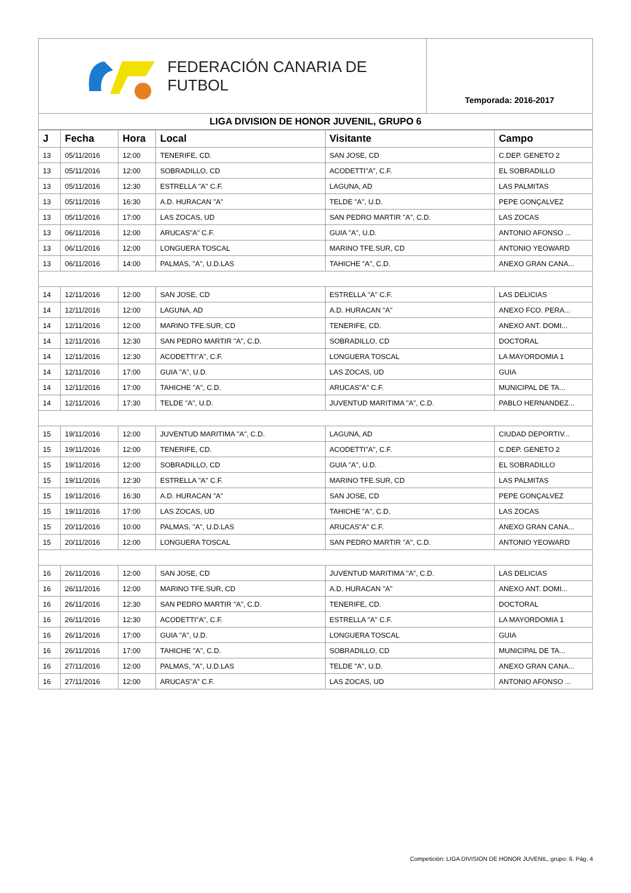FEDERACIÓN CANARIA DE FUTBOL
Temporada: 2016-2017
LIGA DIVISION DE HONOR JUVENIL, GRUPO 6
| J | Fecha | Hora | Local | Visitante | Campo |
| --- | --- | --- | --- | --- | --- |
| 13 | 05/11/2016 | 12:00 | TENERIFE, CD. | SAN JOSE, CD | C.DEP. GENETO 2 |
| 13 | 05/11/2016 | 12:00 | SOBRADILLO, CD | ACODETTI"A", C.F. | EL SOBRADILLO |
| 13 | 05/11/2016 | 12:30 | ESTRELLA "A" C.F. | LAGUNA, AD | LAS PALMITAS |
| 13 | 05/11/2016 | 16:30 | A.D. HURACAN "A" | TELDE "A", U.D. | PEPE GONÇALVEZ |
| 13 | 05/11/2016 | 17:00 | LAS ZOCAS, UD | SAN PEDRO MARTIR "A", C.D. | LAS ZOCAS |
| 13 | 06/11/2016 | 12:00 | ARUCAS"A" C.F. | GUIA "A", U.D. | ANTONIO AFONSO ... |
| 13 | 06/11/2016 | 12:00 | LONGUERA TOSCAL | MARINO TFE.SUR, CD | ANTONIO YEOWARD |
| 13 | 06/11/2016 | 14:00 | PALMAS, "A", U.D.LAS | TAHICHE "A", C.D. | ANEXO GRAN CANA... |
| 14 | 12/11/2016 | 12:00 | SAN JOSE, CD | ESTRELLA "A" C.F. | LAS DELICIAS |
| 14 | 12/11/2016 | 12:00 | LAGUNA, AD | A.D. HURACAN "A" | ANEXO FCO. PERA... |
| 14 | 12/11/2016 | 12:00 | MARINO TFE.SUR, CD | TENERIFE, CD. | ANEXO ANT. DOMI... |
| 14 | 12/11/2016 | 12:30 | SAN PEDRO MARTIR "A", C.D. | SOBRADILLO, CD | DOCTORAL |
| 14 | 12/11/2016 | 12:30 | ACODETTI"A", C.F. | LONGUERA TOSCAL | LA MAYORDOMIA 1 |
| 14 | 12/11/2016 | 17:00 | GUIA "A", U.D. | LAS ZOCAS, UD | GUIA |
| 14 | 12/11/2016 | 17:00 | TAHICHE "A", C.D. | ARUCAS"A" C.F. | MUNICIPAL DE TA... |
| 14 | 12/11/2016 | 17:30 | TELDE "A", U.D. | JUVENTUD MARITIMA "A", C.D. | PABLO HERNANDEZ... |
| 15 | 19/11/2016 | 12:00 | JUVENTUD MARITIMA "A", C.D. | LAGUNA, AD | CIUDAD DEPORTIV... |
| 15 | 19/11/2016 | 12:00 | TENERIFE, CD. | ACODETTI"A", C.F. | C.DEP. GENETO 2 |
| 15 | 19/11/2016 | 12:00 | SOBRADILLO, CD | GUIA "A", U.D. | EL SOBRADILLO |
| 15 | 19/11/2016 | 12:30 | ESTRELLA "A" C.F. | MARINO TFE.SUR, CD | LAS PALMITAS |
| 15 | 19/11/2016 | 16:30 | A.D. HURACAN "A" | SAN JOSE, CD | PEPE GONÇALVEZ |
| 15 | 19/11/2016 | 17:00 | LAS ZOCAS, UD | TAHICHE "A", C.D. | LAS ZOCAS |
| 15 | 20/11/2016 | 10:00 | PALMAS, "A", U.D.LAS | ARUCAS"A" C.F. | ANEXO GRAN CANA... |
| 15 | 20/11/2016 | 12:00 | LONGUERA TOSCAL | SAN PEDRO MARTIR "A", C.D. | ANTONIO YEOWARD |
| 16 | 26/11/2016 | 12:00 | SAN JOSE, CD | JUVENTUD MARITIMA "A", C.D. | LAS DELICIAS |
| 16 | 26/11/2016 | 12:00 | MARINO TFE.SUR, CD | A.D. HURACAN "A" | ANEXO ANT. DOMI... |
| 16 | 26/11/2016 | 12:30 | SAN PEDRO MARTIR "A", C.D. | TENERIFE, CD. | DOCTORAL |
| 16 | 26/11/2016 | 12:30 | ACODETTI"A", C.F. | ESTRELLA "A" C.F. | LA MAYORDOMIA 1 |
| 16 | 26/11/2016 | 17:00 | GUIA "A", U.D. | LONGUERA TOSCAL | GUIA |
| 16 | 26/11/2016 | 17:00 | TAHICHE "A", C.D. | SOBRADILLO, CD | MUNICIPAL DE TA... |
| 16 | 27/11/2016 | 12:00 | PALMAS, "A", U.D.LAS | TELDE "A", U.D. | ANEXO GRAN CANA... |
| 16 | 27/11/2016 | 12:00 | ARUCAS"A" C.F. | LAS ZOCAS, UD | ANTONIO AFONSO ... |
Competición: LIGA DIVISION DE HONOR JUVENIL, grupo: 6. Pág. 4